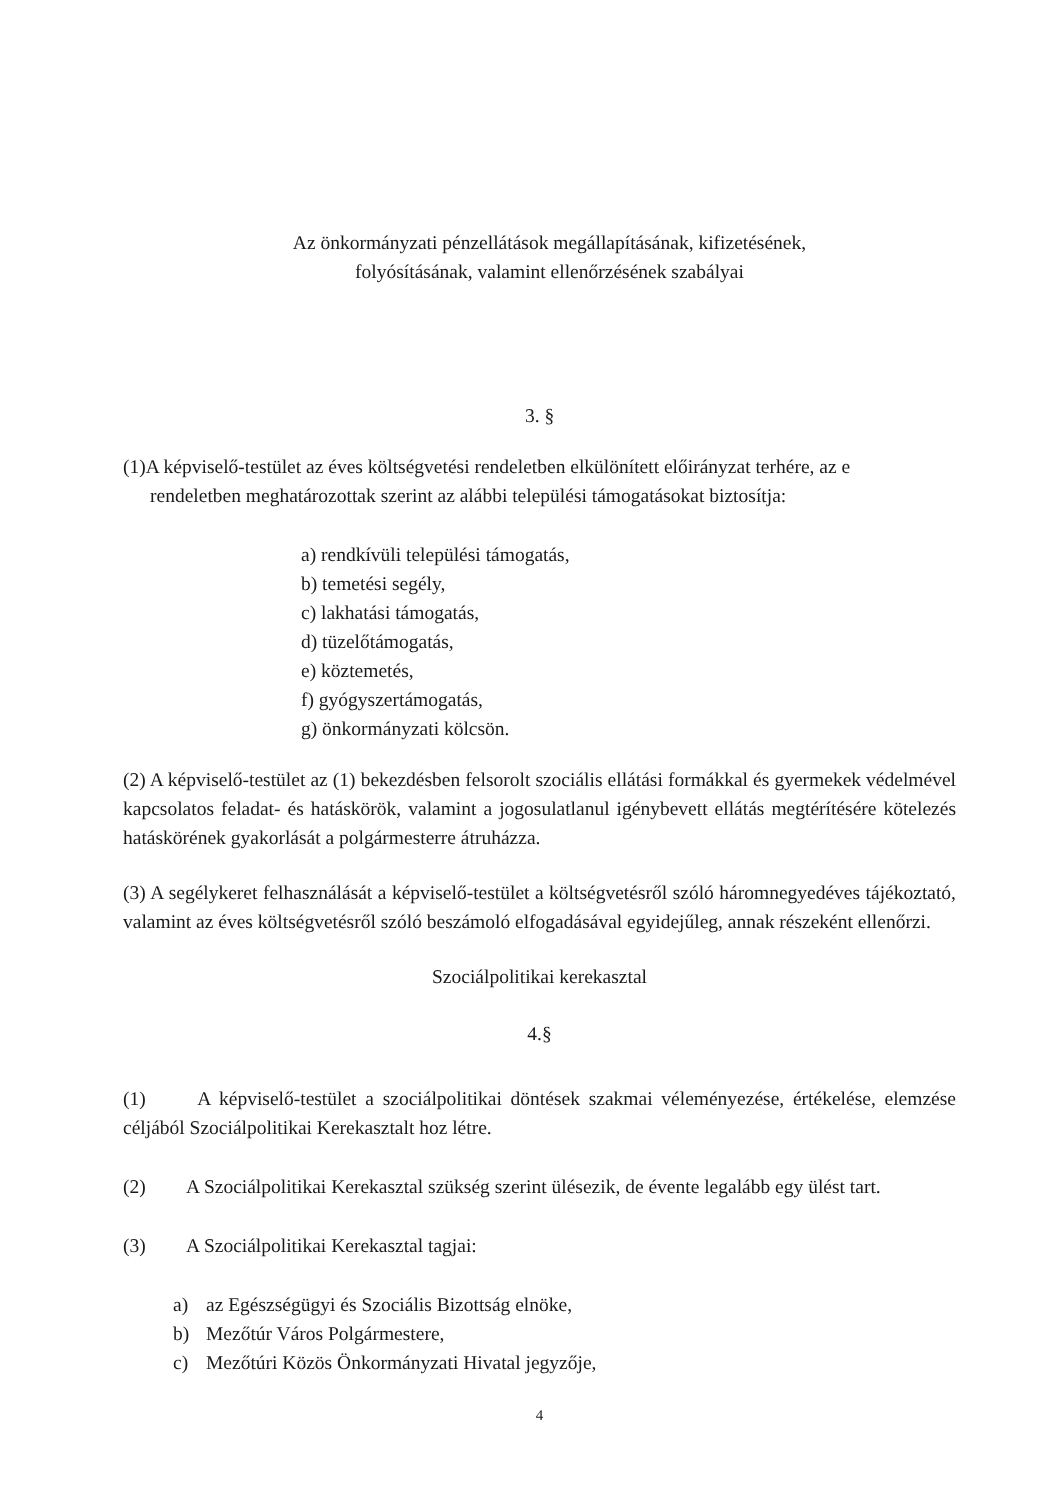Az önkormányzati pénzellátások megállapításának, kifizetésének,
folyósításának, valamint ellenőrzésének szabályai
3. §
(1)A képviselő-testület az éves költségvetési rendeletben elkülönített előirányzat terhére, az e
rendeletben meghatározottak szerint az alábbi települési támogatásokat biztosítja:
a) rendkívüli települési támogatás,
b) temetési segély,
c) lakhatási támogatás,
d) tüzelőtámogatás,
e) köztemetés,
f) gyógyszertámogatás,
g) önkormányzati kölcsön.
(2) A képviselő-testület az (1) bekezdésben felsorolt szociális ellátási formákkal és gyermekek védelmével kapcsolatos feladat- és hatáskörök, valamint a jogosulatlanul igénybevett ellátás megtérítésére kötelezés hatáskörének gyakorlását a polgármesterre átruházza.
(3) A segélykeret felhasználását a képviselő-testület a költségvetésről szóló háromnegyedéves tájékoztató, valamint az éves költségvetésről szóló beszámoló elfogadásával egyidejűleg, annak részeként ellenőrzi.
Szociálpolitikai kerekasztal
4.§
(1) A képviselő-testület a szociálpolitikai döntések szakmai véleményezése, értékelése, elemzése céljából Szociálpolitikai Kerekasztalt hoz létre.
(2) A Szociálpolitikai Kerekasztal szükség szerint ülésezik, de évente legalább egy ülést tart.
(3) A Szociálpolitikai Kerekasztal tagjai:
a) az Egészségügyi és Szociális Bizottság elnöke,
b) Mezőtúr Város Polgármestere,
c) Mezőtúri Közös Önkormányzati Hivatal jegyzője,
4